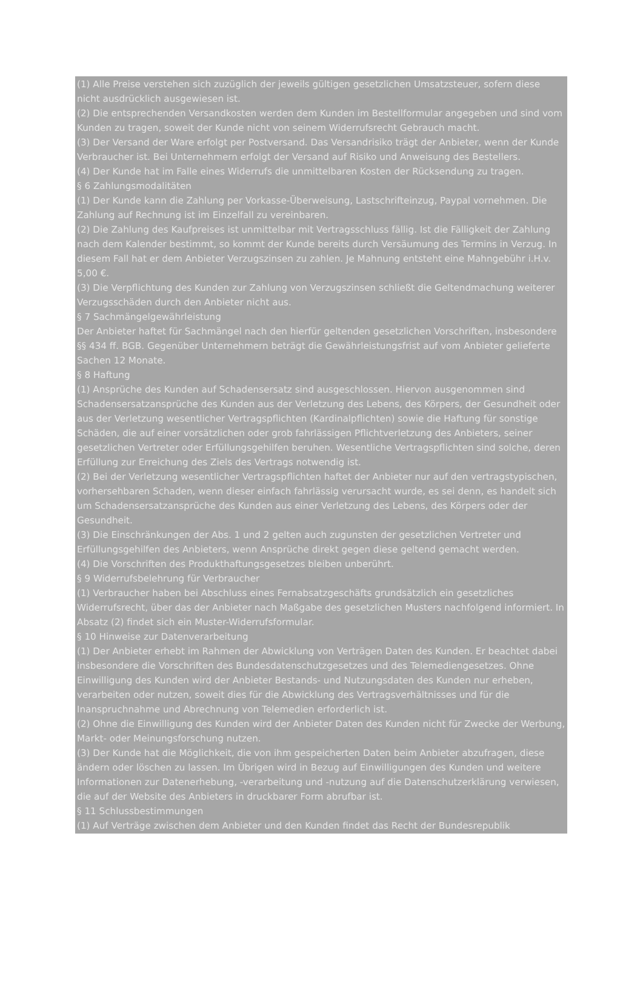(1) Alle Preise verstehen sich zuzüglich der jeweils gültigen gesetzlichen Umsatzsteuer, sofern diese nicht ausdrücklich ausgewiesen ist.
(2) Die entsprechenden Versandkosten werden dem Kunden im Bestellformular angegeben und sind vom Kunden zu tragen, soweit der Kunde nicht von seinem Widerrufsrecht Gebrauch macht.
(3) Der Versand der Ware erfolgt per Postversand. Das Versandrisiko trägt der Anbieter, wenn der Kunde Verbraucher ist. Bei Unternehmern erfolgt der Versand auf Risiko und Anweisung des Bestellers.
(4) Der Kunde hat im Falle eines Widerrufs die unmittelbaren Kosten der Rücksendung zu tragen.
§ 6 Zahlungsmodalitäten
(1) Der Kunde kann die Zahlung per Vorkasse-Überweisung, Lastschrifteinzug, Paypal vornehmen. Die Zahlung auf Rechnung ist im Einzelfall zu vereinbaren.
(2) Die Zahlung des Kaufpreises ist unmittelbar mit Vertragsschluss fällig. Ist die Fälligkeit der Zahlung nach dem Kalender bestimmt, so kommt der Kunde bereits durch Versäumung des Termins in Verzug. In diesem Fall hat er dem Anbieter Verzugszinsen zu zahlen. Je Mahnung entsteht eine Mahngebühr i.H.v. 5,00 €.
(3) Die Verpflichtung des Kunden zur Zahlung von Verzugszinsen schließt die Geltendmachung weiterer Verzugsschäden durch den Anbieter nicht aus.
§ 7 Sachmängelgewährleistung
Der Anbieter haftet für Sachmängel nach den hierfür geltenden gesetzlichen Vorschriften, insbesondere §§ 434 ff. BGB. Gegenüber Unternehmern beträgt die Gewährleistungsfrist auf vom Anbieter gelieferte Sachen 12 Monate.
§ 8 Haftung
(1) Ansprüche des Kunden auf Schadensersatz sind ausgeschlossen. Hiervon ausgenommen sind Schadensersatzansprüche des Kunden aus der Verletzung des Lebens, des Körpers, der Gesundheit oder aus der Verletzung wesentlicher Vertragspflichten (Kardinalpflichten) sowie die Haftung für sonstige Schäden, die auf einer vorsätzlichen oder grob fahrlässigen Pflichtverletzung des Anbieters, seiner gesetzlichen Vertreter oder Erfüllungsgehilfen beruhen. Wesentliche Vertragspflichten sind solche, deren Erfüllung zur Erreichung des Ziels des Vertrags notwendig ist.
(2) Bei der Verletzung wesentlicher Vertragspflichten haftet der Anbieter nur auf den vertragstypischen, vorhersehbaren Schaden, wenn dieser einfach fahrlässig verursacht wurde, es sei denn, es handelt sich um Schadensersatzansprüche des Kunden aus einer Verletzung des Lebens, des Körpers oder der Gesundheit.
(3) Die Einschränkungen der Abs. 1 und 2 gelten auch zugunsten der gesetzlichen Vertreter und Erfüllungsgehilfen des Anbieters, wenn Ansprüche direkt gegen diese geltend gemacht werden.
(4) Die Vorschriften des Produkthaftungsgesetzes bleiben unberührt.
§ 9 Widerrufsbelehrung für Verbraucher
(1) Verbraucher haben bei Abschluss eines Fernabsatzgeschäfts grundsätzlich ein gesetzliches Widerrufsrecht, über das der Anbieter nach Maßgabe des gesetzlichen Musters nachfolgend informiert. In Absatz (2) findet sich ein Muster-Widerrufsformular.
§ 10 Hinweise zur Datenverarbeitung
(1) Der Anbieter erhebt im Rahmen der Abwicklung von Verträgen Daten des Kunden. Er beachtet dabei insbesondere die Vorschriften des Bundesdatenschutzgesetzes und des Telemediengesetzes. Ohne Einwilligung des Kunden wird der Anbieter Bestands- und Nutzungsdaten des Kunden nur erheben, verarbeiten oder nutzen, soweit dies für die Abwicklung des Vertragsverhältnisses und für die Inanspruchnahme und Abrechnung von Telemedien erforderlich ist.
(2) Ohne die Einwilligung des Kunden wird der Anbieter Daten des Kunden nicht für Zwecke der Werbung, Markt- oder Meinungsforschung nutzen.
(3) Der Kunde hat die Möglichkeit, die von ihm gespeicherten Daten beim Anbieter abzufragen, diese ändern oder löschen zu lassen. Im Übrigen wird in Bezug auf Einwilligungen des Kunden und weitere Informationen zur Datenerhebung, -verarbeitung und -nutzung auf die Datenschutzerklärung verwiesen, die auf der Website des Anbieters in druckbarer Form abrufbar ist.
§ 11 Schlussbestimmungen
(1) Auf Verträge zwischen dem Anbieter und den Kunden findet das Recht der Bundesrepublik